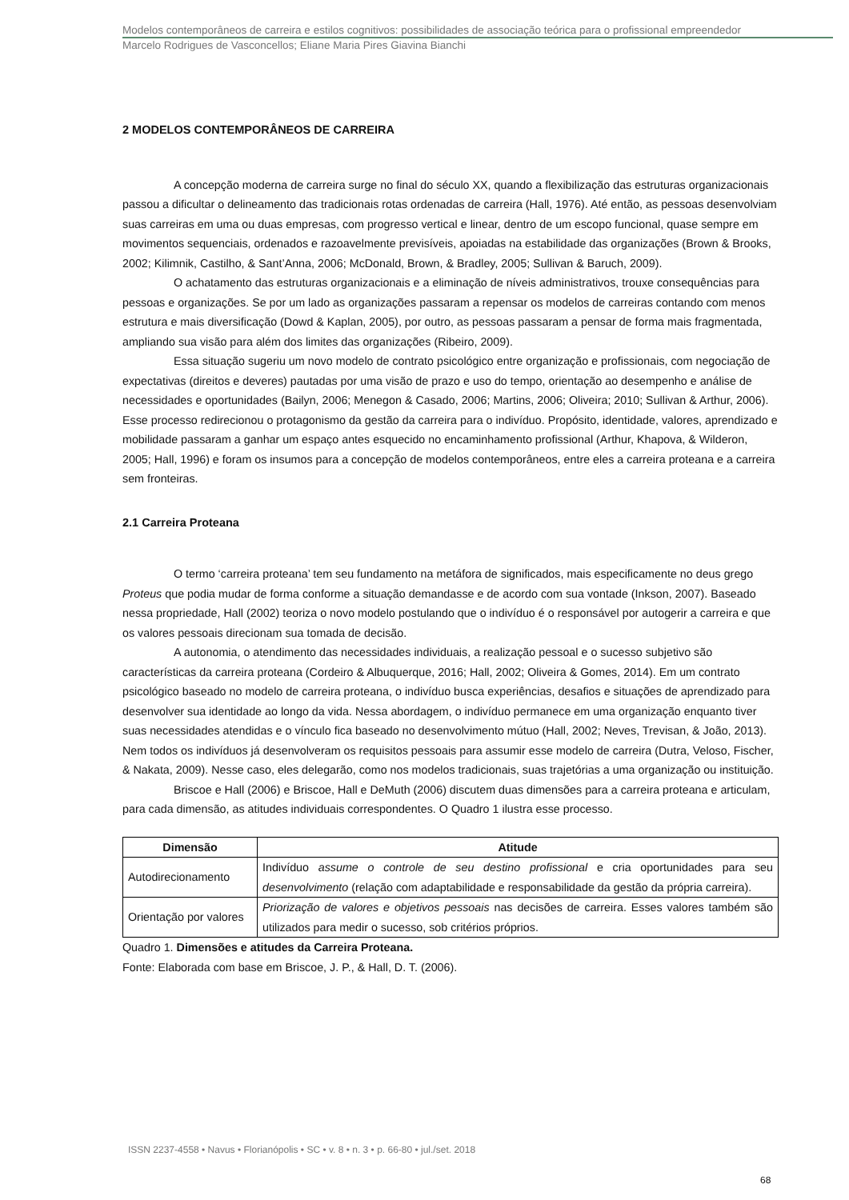Modelos contemporâneos de carreira e estilos cognitivos: possibilidades de associação teórica para o profissional empreendedor
Marcelo Rodrigues de Vasconcellos; Eliane Maria Pires Giavina Bianchi
2 MODELOS CONTEMPORÂNEOS DE CARREIRA
A concepção moderna de carreira surge no final do século XX, quando a flexibilização das estruturas organizacionais passou a dificultar o delineamento das tradicionais rotas ordenadas de carreira (Hall, 1976). Até então, as pessoas desenvolviam suas carreiras em uma ou duas empresas, com progresso vertical e linear, dentro de um escopo funcional, quase sempre em movimentos sequenciais, ordenados e razoavelmente previsíveis, apoiadas na estabilidade das organizações (Brown & Brooks, 2002; Kilimnik, Castilho, & Sant’Anna, 2006; McDonald, Brown, & Bradley, 2005; Sullivan & Baruch, 2009).
O achatamento das estruturas organizacionais e a eliminação de níveis administrativos, trouxe consequências para pessoas e organizações. Se por um lado as organizações passaram a repensar os modelos de carreiras contando com menos estrutura e mais diversificação (Dowd & Kaplan, 2005), por outro, as pessoas passaram a pensar de forma mais fragmentada, ampliando sua visão para além dos limites das organizações (Ribeiro, 2009).
Essa situação sugeriu um novo modelo de contrato psicológico entre organização e profissionais, com negociação de expectativas (direitos e deveres) pautadas por uma visão de prazo e uso do tempo, orientação ao desempenho e análise de necessidades e oportunidades (Bailyn, 2006; Menegon & Casado, 2006; Martins, 2006; Oliveira; 2010; Sullivan & Arthur, 2006). Esse processo redirecionou o protagonismo da gestão da carreira para o indivíduo. Propósito, identidade, valores, aprendizado e mobilidade passaram a ganhar um espaço antes esquecido no encaminhamento profissional (Arthur, Khapova, & Wilderon, 2005; Hall, 1996) e foram os insumos para a concepção de modelos contemporâneos, entre eles a carreira proteana e a carreira sem fronteiras.
2.1 Carreira Proteana
O termo ‘carreira proteana’ tem seu fundamento na metáfora de significados, mais especificamente no deus grego Proteus que podia mudar de forma conforme a situação demandasse e de acordo com sua vontade (Inkson, 2007). Baseado nessa propriedade, Hall (2002) teoriza o novo modelo postulando que o indivíduo é o responsável por autogerir a carreira e que os valores pessoais direcionam sua tomada de decisão.
A autonomia, o atendimento das necessidades individuais, a realização pessoal e o sucesso subjetivo são características da carreira proteana (Cordeiro & Albuquerque, 2016; Hall, 2002; Oliveira & Gomes, 2014). Em um contrato psicológico baseado no modelo de carreira proteana, o indivíduo busca experiências, desafios e situações de aprendizado para desenvolver sua identidade ao longo da vida. Nessa abordagem, o indivíduo permanece em uma organização enquanto tiver suas necessidades atendidas e o vínculo fica baseado no desenvolvimento mútuo (Hall, 2002; Neves, Trevisan, & João, 2013). Nem todos os indivíduos já desenvolveram os requisitos pessoais para assumir esse modelo de carreira (Dutra, Veloso, Fischer, & Nakata, 2009). Nesse caso, eles delegarão, como nos modelos tradicionais, suas trajetórias a uma organização ou instituição.
Briscoe e Hall (2006) e Briscoe, Hall e DeMuth (2006) discutem duas dimensões para a carreira proteana e articulam, para cada dimensão, as atitudes individuais correspondentes. O Quadro 1 ilustra esse processo.
| Dimensão | Atitude |
| --- | --- |
| Autodirecionamento | Indivíduo assume o controle de seu destino profissional e cria oportunidades para seu desenvolvimento (relação com adaptabilidade e responsabilidade da gestão da própria carreira). |
| Orientação por valores | Priorização de valores e objetivos pessoais nas decisões de carreira. Esses valores também são utilizados para medir o sucesso, sob critérios próprios. |
Quadro 1. Dimensões e atitudes da Carreira Proteana.
Fonte: Elaborada com base em Briscoe, J. P., & Hall, D. T. (2006).
ISSN 2237-4558 • Navus • Florianópolis • SC • v. 8 • n. 3 • p. 66-80 • jul./set. 2018
68